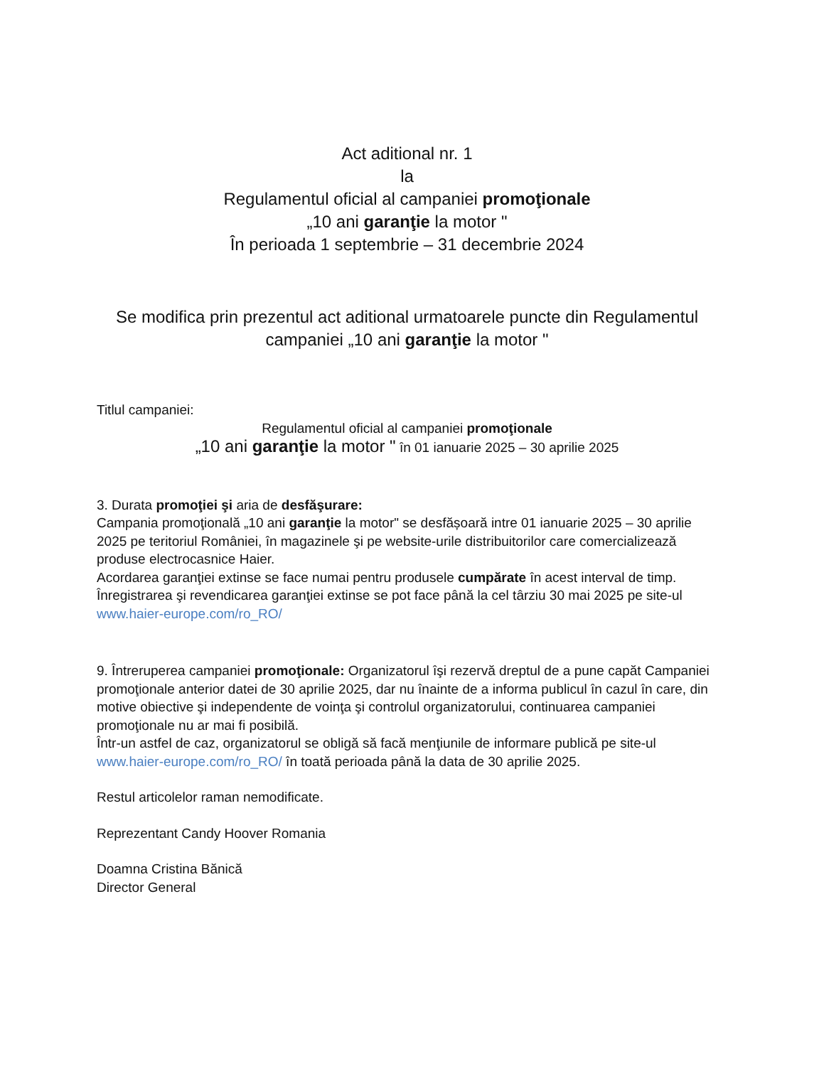Act aditional nr. 1
la
Regulamentul oficial al campaniei promoţionale
„10 ani garanţie la motor "
În perioada 1 septembrie – 31 decembrie 2024
Se modifica prin prezentul act aditional urmatoarele puncte din Regulamentul campaniei „10 ani garanţie la motor "
Titlul campaniei:
Regulamentul oficial al campaniei promoţionale
„10 ani garanţie la motor " în 01 ianuarie 2025 – 30 aprilie 2025
3. Durata promoţiei şi aria de desfăşurare:
Campania promoţională „10 ani garanţie la motor" se desfășoară intre 01 ianuarie 2025 – 30 aprilie 2025 pe teritoriul României, în magazinele şi pe website-urile distribuitorilor care comercializează produse electrocasnice Haier.
Acordarea garanţiei extinse se face numai pentru produsele cumpărate în acest interval de timp.
Înregistrarea şi revendicarea garanţiei extinse se pot face până la cel târziu 30 mai 2025 pe site-ul www.haier-europe.com/ro_RO/
9. Întreruperea campaniei promoţionale: Organizatorul îşi rezervă dreptul de a pune capăt Campaniei promoţionale anterior datei de 30 aprilie 2025, dar nu înainte de a informa publicul în cazul în care, din motive obiective şi independente de voinţa şi controlul organizatorului, continuarea campaniei promoţionale nu ar mai fi posibilă.
Într-un astfel de caz, organizatorul se obligă să facă menţiunile de informare publică pe site-ul www.haier-europe.com/ro_RO/ în toată perioada până la data de 30 aprilie 2025.
Restul articolelor raman nemodificate.
Reprezentant Candy Hoover Romania
Doamna Cristina Bănică
Director General